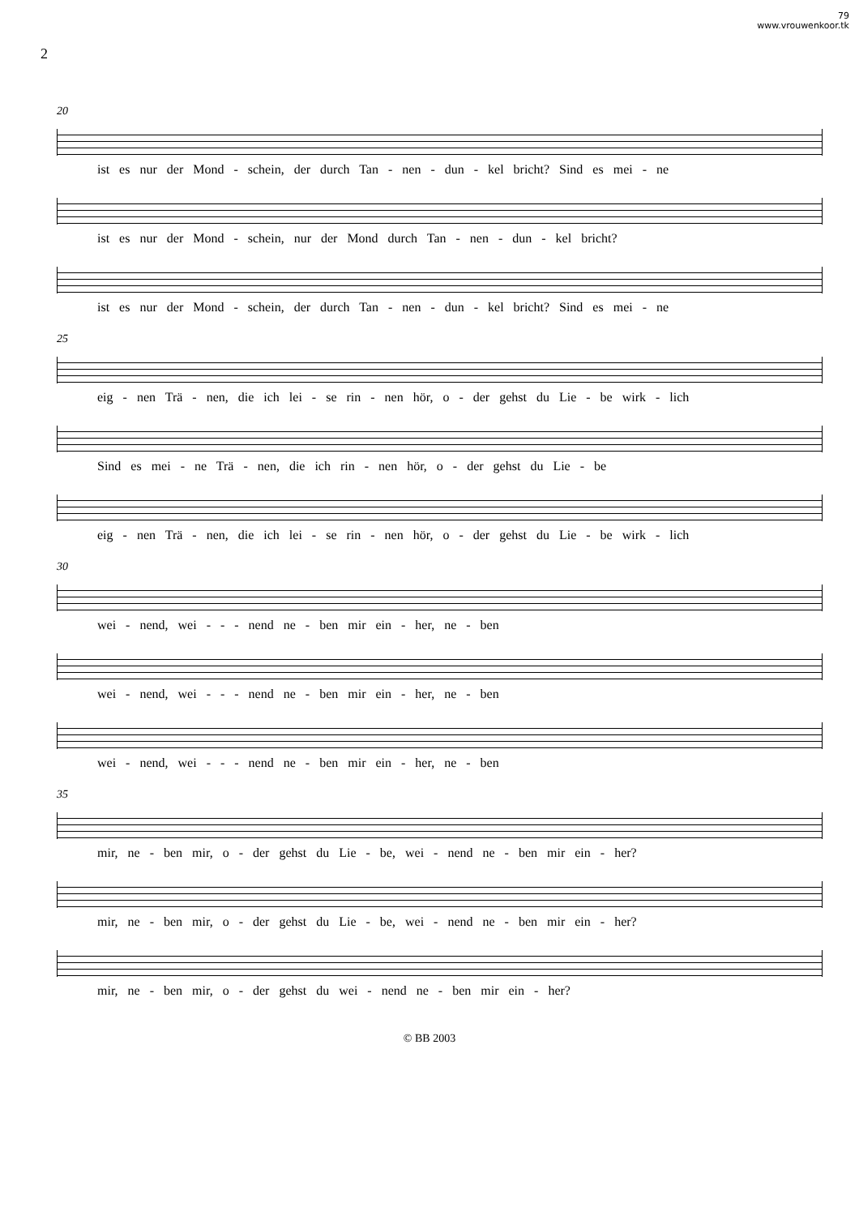79
www.vrouwenkoor.tk
2
20
ist es nur der Mond - schein, der durch Tan - nen - dun - kel bricht? Sind es mei - ne
ist es nur der Mond - schein, nur der Mond durch Tan - nen - dun - kel bricht?
ist es nur der Mond - schein, der durch Tan - nen - dun - kel bricht? Sind es mei - ne
25
eig - nen Trä - nen, die ich lei - se rin - nen hör, o - der gehst du Lie - be wirk - lich
Sind es mei - ne Trä - nen, die ich rin - nen hör, o - der gehst du Lie - be
eig - nen Trä - nen, die ich lei - se rin - nen hör, o - der gehst du Lie - be wirk - lich
30
wei - nend, wei - - - nend ne - ben mir ein - her, ne - ben
wei - nend, wei - - - nend ne - ben mir ein - her, ne - ben
wei - nend, wei - - - nend ne - ben mir ein - her, ne - ben
35
mir, ne - ben mir, o - der gehst du Lie - be, wei - nend ne - ben mir ein - her?
mir, ne - ben mir, o - der gehst du Lie - be, wei - nend ne - ben mir ein - her?
mir, ne - ben mir, o - der gehst du wei - nend ne - ben mir ein - her?
© BB 2003